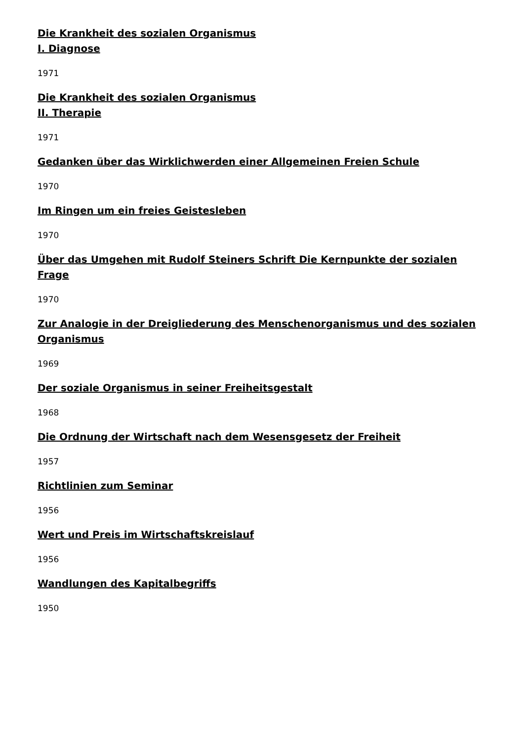Die Krankheit des sozialen Organismus
I. Diagnose
1971
Die Krankheit des sozialen Organismus
II. Therapie
1971
Gedanken über das Wirklichwerden einer Allgemeinen Freien Schule
1970
Im Ringen um ein freies Geistesleben
1970
Über das Umgehen mit Rudolf Steiners Schrift Die Kernpunkte der sozialen Frage
1970
Zur Analogie in der Dreigliederung des Menschenorganismus und des sozialen Organismus
1969
Der soziale Organismus in seiner Freiheitsgestalt
1968
Die Ordnung der Wirtschaft nach dem Wesensgesetz der Freiheit
1957
Richtlinien zum Seminar
1956
Wert und Preis im Wirtschaftskreislauf
1956
Wandlungen des Kapitalbegriffs
1950